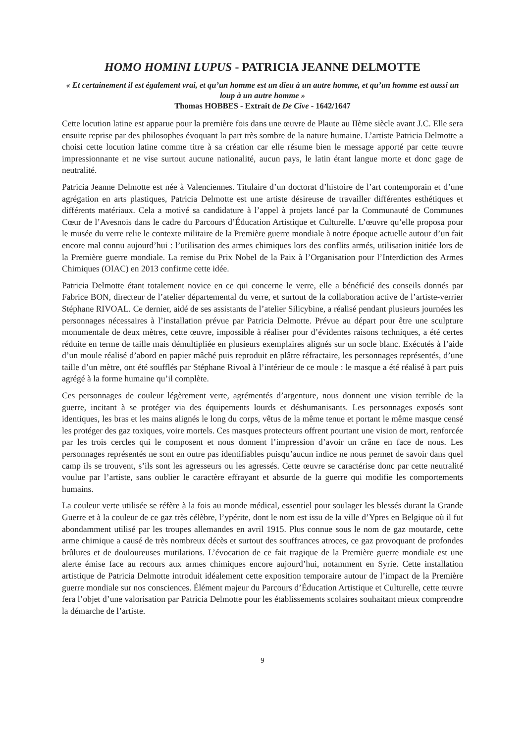HOMO HOMINI LUPUS - PATRICIA JEANNE DELMOTTE
« Et certainement il est également vrai, et qu’un homme est un dieu à un autre homme, et qu’un homme est aussi un loup à un autre homme »
Thomas HOBBES - Extrait de De Cive - 1642/1647
Cette locution latine est apparue pour la première fois dans une œuvre de Plaute au IIème siècle avant J.C. Elle sera ensuite reprise par des philosophes évoquant la part très sombre de la nature humaine. L’artiste Patricia Delmotte a choisi cette locution latine comme titre à sa création car elle résume bien le message apporté par cette œuvre impressionnante et ne vise surtout aucune nationalité, aucun pays, le latin étant langue morte et donc gage de neutralité.
Patricia Jeanne Delmotte est née à Valenciennes. Titulaire d’un doctorat d’histoire de l’art contemporain et d’une agrégation en arts plastiques, Patricia Delmotte est une artiste désireuse de travailler différentes esthétiques et différents matériaux. Cela a motivé sa candidature à l’appel à projets lancé par la Communauté de Communes Cœur de l’Avesnois dans le cadre du Parcours d’Éducation Artistique et Culturelle. L’œuvre qu’elle proposa pour le musée du verre relie le contexte militaire de la Première guerre mondiale à notre époque actuelle autour d’un fait encore mal connu aujourd’hui : l’utilisation des armes chimiques lors des conflits armés, utilisation initiée lors de la Première guerre mondiale. La remise du Prix Nobel de la Paix à l’Organisation pour l’Interdiction des Armes Chimiques (OIAC) en 2013 confirme cette idée.
Patricia Delmotte étant totalement novice en ce qui concerne le verre, elle a bénéficié des conseils donnés par Fabrice BON, directeur de l’atelier départemental du verre, et surtout de la collaboration active de l’artiste-verrier Stéphane RIVOAL. Ce dernier, aidé de ses assistants de l’atelier Silicybine, a réalisé pendant plusieurs journées les personnages nécessaires à l’installation prévue par Patricia Delmotte. Prévue au départ pour être une sculpture monumentale de deux mètres, cette œuvre, impossible à réaliser pour d’évidentes raisons techniques, a été certes réduite en terme de taille mais démultipliée en plusieurs exemplaires alignés sur un socle blanc. Exécutés à l’aide d’un moule réalisé d’abord en papier mâché puis reproduit en plâtre réfractaire, les personnages représentés, d’une taille d’un mètre, ont été soufflés par Stéphane Rivoal à l’intérieur de ce moule : le masque a été réalisé à part puis agrégé à la forme humaine qu’il complète.
Ces personnages de couleur légèrement verte, agrémentés d’argenture, nous donnent une vision terrible de la guerre, incitant à se protéger via des équipements lourds et déshumanisants. Les personnages exposés sont identiques, les bras et les mains alignés le long du corps, vêtus de la même tenue et portant le même masque censé les protéger des gaz toxiques, voire mortels. Ces masques protecteurs offrent pourtant une vision de mort, renforcée par les trois cercles qui le composent et nous donnent l’impression d’avoir un crâne en face de nous. Les personnages représentés ne sont en outre pas identifiables puisqu’aucun indice ne nous permet de savoir dans quel camp ils se trouvent, s’ils sont les agresseurs ou les agressés. Cette œuvre se caractérise donc par cette neutralité voulue par l’artiste, sans oublier le caractère effrayant et absurde de la guerre qui modifie les comportements humains.
La couleur verte utilisée se réfère à la fois au monde médical, essentiel pour soulager les blessés durant la Grande Guerre et à la couleur de ce gaz très célèbre, l’ypérite, dont le nom est issu de la ville d’Ypres en Belgique où il fut abondamment utilisé par les troupes allemandes en avril 1915. Plus connue sous le nom de gaz moutarde, cette arme chimique a causé de très nombreux décès et surtout des souffrances atroces, ce gaz provoquant de profondes brûlures et de douloureuses mutilations. L’évocation de ce fait tragique de la Première guerre mondiale est une alerte émise face au recours aux armes chimiques encore aujourd’hui, notamment en Syrie. Cette installation artistique de Patricia Delmotte introduit idéalement cette exposition temporaire autour de l’impact de la Première guerre mondiale sur nos consciences. Élément majeur du Parcours d’Éducation Artistique et Culturelle, cette œuvre fera l’objet d’une valorisation par Patricia Delmotte pour les établissements scolaires souhaitant mieux comprendre la démarche de l’artiste.
9